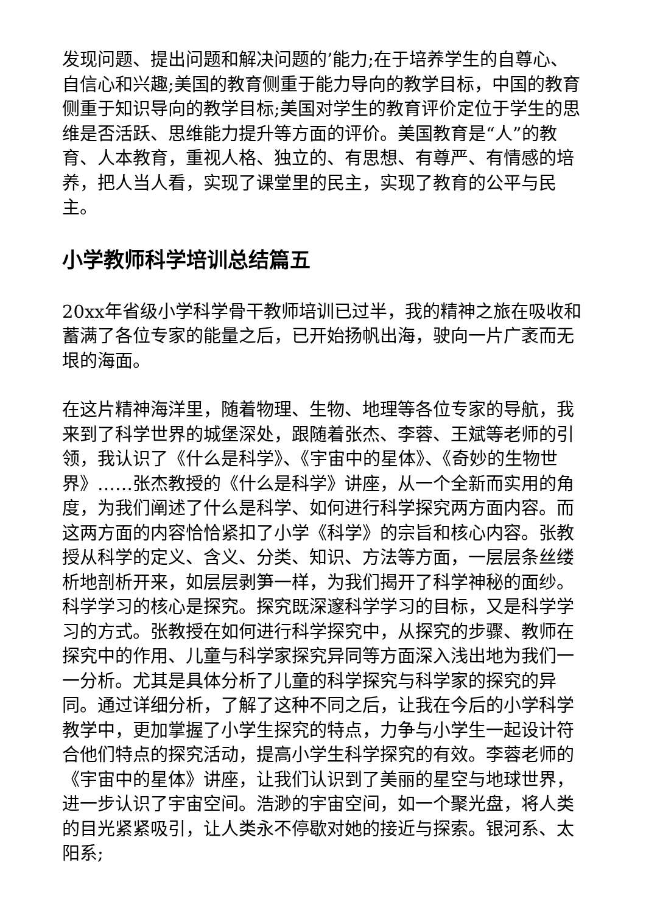发现问题、提出问题和解决问题的’能力;在于培养学生的自尊心、自信心和兴趣;美国的教育侧重于能力导向的教学目标，中国的教育侧重于知识导向的教学目标;美国对学生的教育评价定位于学生的思维是否活跃、思维能力提升等方面的评价。美国教育是“人”的教育、人本教育，重视人格、独立的、有思想、有尊严、有情感的培养，把人当人看，实现了课堂里的民主，实现了教育的公平与民主。
小学教师科学培训总结篇五
20xx年省级小学科学骨干教师培训已过半，我的精神之旅在吸收和蓄满了各位专家的能量之后，已开始扬帆出海，驶向一片广袤而无垠的海面。
在这片精神海洋里，随着物理、生物、地理等各位专家的导航，我来到了科学世界的城堡深处，跟随着张杰、李蓉、王斌等老师的引领，我认识了《什么是科学》、《宇宙中的星体》、《奇妙的生物世界》……张杰教授的《什么是科学》讲座，从一个全新而实用的角度，为我们阐述了什么是科学、如何进行科学探究两方面内容。而这两方面的内容恰恰紧扣了小学《科学》的宗旨和核心内容。张教授从科学的定义、含义、分类、知识、方法等方面，一层层条丝缕析地剖析开来，如层层剥笋一样，为我们揭开了科学神秘的面纱。科学学习的核心是探究。探究既深邃科学学习的目标，又是科学学习的方式。张教授在如何进行科学探究中，从探究的步骤、教师在探究中的作用、儿童与科学家探究异同等方面深入浅出地为我们一一分析。尤其是具体分析了儿童的科学探究与科学家的探究的异同。通过详细分析，了解了这种不同之后，让我在今后的小学科学教学中，更加掌握了小学生探究的特点，力争与小学生一起设计符合他们特点的探究活动，提高小学生科学探究的有效。李蓉老师的《宇宙中的星体》讲座，让我们认识到了美丽的星空与地球世界，进一步认识了宇宙空间。浩渺的宇宙空间，如一个聚光盘，将人类的目光紧紧吸引，让人类永不停歇对她的接近与探索。银河系、太阳系;